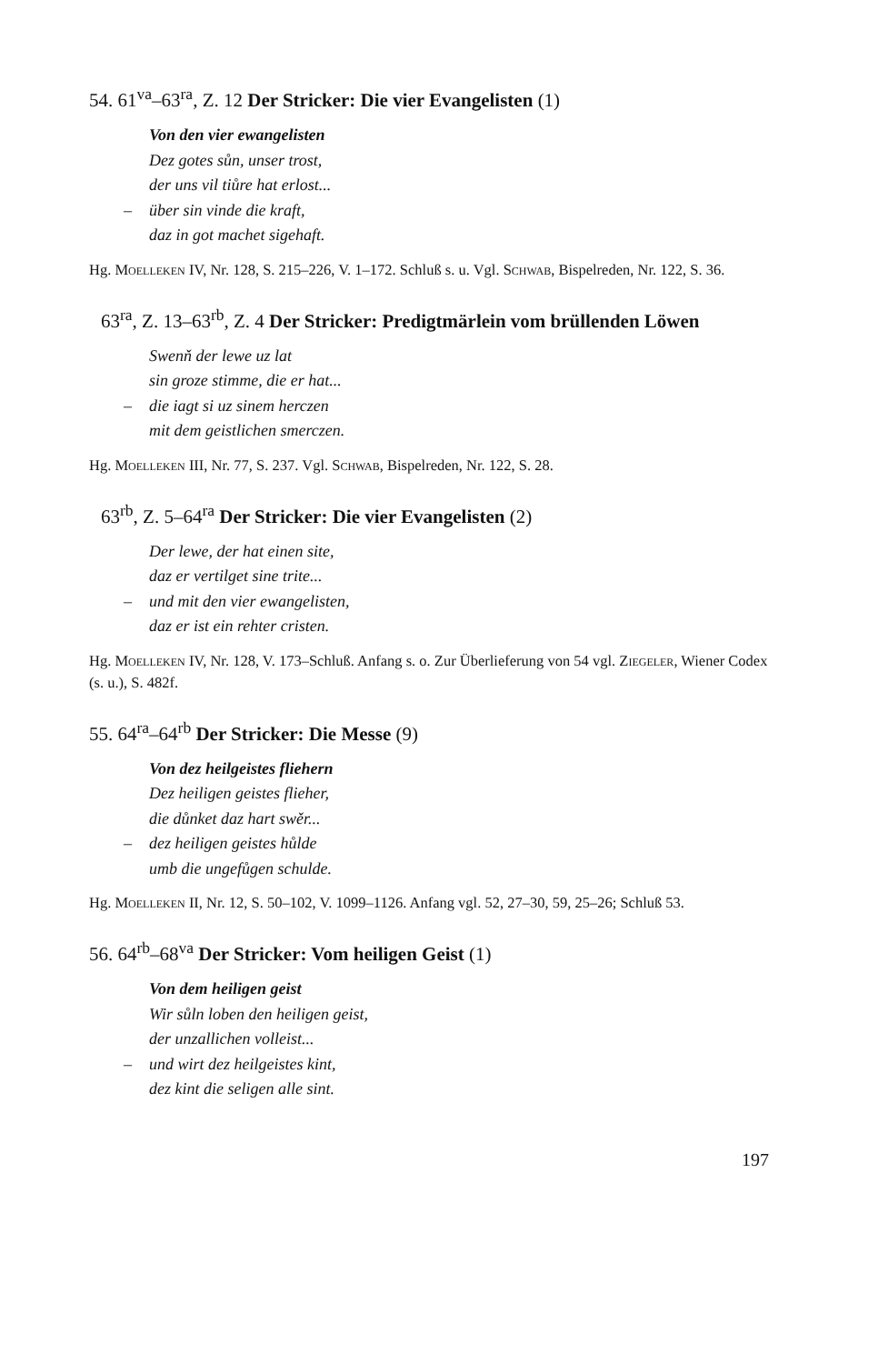54. 61<sup>va</sup>–63<sup>ra</sup>, Z. 12 Der Stricker: Die vier Evangelisten (1)
Von den vier ewangelisten
Dez gotes sůn, unser trost,
der uns vil tiůre hat erlost...
– über sin vinde die kraft,
daz in got machet sigehaft.
Hg. Moelleken IV, Nr. 128, S. 215–226, V. 1–172. Schluß s. u. Vgl. Schwab, Bispelreden, Nr. 122, S. 36.
63<sup>ra</sup>, Z. 13–63<sup>rb</sup>, Z. 4 Der Stricker: Predigtmärlein vom brüllenden Löwen
Swenň der lewe uz lat
sin groze stimme, die er hat...
– die iagt si uz sinem herczen
mit dem geistlichen smerczen.
Hg. Moelleken III, Nr. 77, S. 237. Vgl. Schwab, Bispelreden, Nr. 122, S. 28.
63<sup>rb</sup>, Z. 5–64<sup>ra</sup> Der Stricker: Die vier Evangelisten (2)
Der lewe, der hat einen site,
daz er vertilget sine trite...
– und mit den vier ewangelisten,
daz er ist ein rehter cristen.
Hg. Moelleken IV, Nr. 128, V. 173–Schluß. Anfang s. o. Zur Überlieferung von 54 vgl. Ziegeler, Wiener Codex (s. u.), S. 482f.
55. 64<sup>ra</sup>–64<sup>rb</sup> Der Stricker: Die Messe (9)
Von dez heilgeistes fliehern
Dez heiligen geistes flieher,
die důnket daz hart swěr...
– dez heiligen geistes hůlde
umb die ungefůgen schulde.
Hg. Moelleken II, Nr. 12, S. 50–102, V. 1099–1126. Anfang vgl. 52, 27–30, 59, 25–26; Schluß 53.
56. 64<sup>rb</sup>–68<sup>va</sup> Der Stricker: Vom heiligen Geist (1)
Von dem heiligen geist
Wir sůln loben den heiligen geist,
der unzallichen volleist...
– und wirt dez heilgeistes kint,
dez kint die seligen alle sint.
197